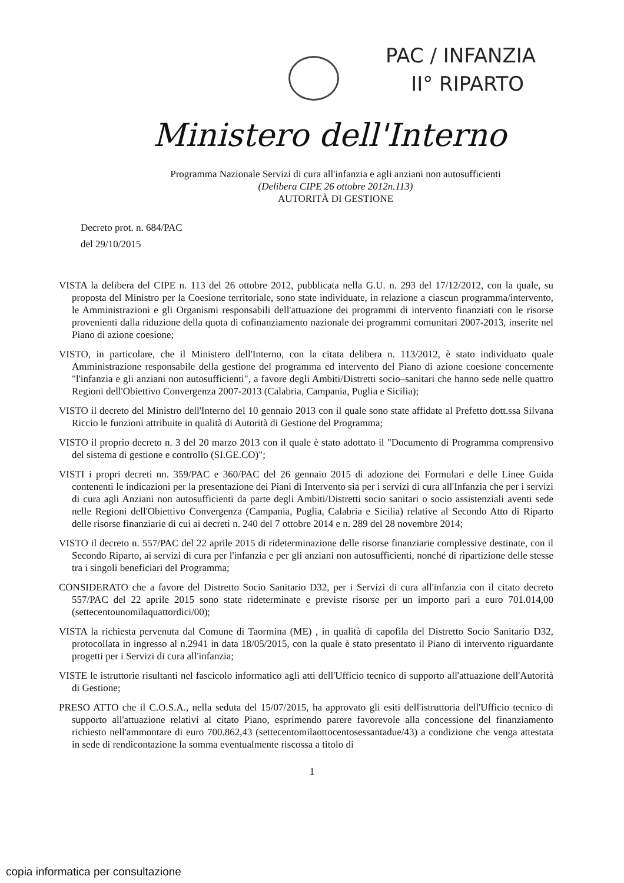PAC / INFANZIA
II° RIPARTO
Ministero dell'Interno
Programma Nazionale Servizi di cura all'infanzia e agli anziani non autosufficienti
(Delibera CIPE 26 ottobre 2012n.113)
AUTORITÀ DI GESTIONE
Decreto prot. n. 684/PAC
del 29/10/2015
VISTA la delibera del CIPE n. 113 del 26 ottobre 2012, pubblicata nella G.U. n. 293 del 17/12/2012, con la quale, su proposta del Ministro per la Coesione territoriale, sono state individuate, in relazione a ciascun programma/intervento, le Amministrazioni e gli Organismi responsabili dell'attuazione dei programmi di intervento finanziati con le risorse provenienti dalla riduzione della quota di cofinanziamento nazionale dei programmi comunitari 2007-2013, inserite nel Piano di azione coesione;
VISTO, in particolare, che il Ministero dell'Interno, con la citata delibera n. 113/2012, è stato individuato quale Amministrazione responsabile della gestione del programma ed intervento del Piano di azione coesione concernente "l'infanzia e gli anziani non autosufficienti", a favore degli Ambiti/Distretti socio–sanitari che hanno sede nelle quattro Regioni dell'Obiettivo Convergenza 2007-2013 (Calabria, Campania, Puglia e Sicilia);
VISTO il decreto del Ministro dell'Interno del 10 gennaio 2013 con il quale sono state affidate al Prefetto dott.ssa Silvana Riccio le funzioni attribuite in qualità di Autorità di Gestione del Programma;
VISTO il proprio decreto n. 3 del 20 marzo 2013 con il quale è stato adottato il "Documento di Programma comprensivo del sistema di gestione e controllo (SI.GE.CO)";
VISTI i propri decreti nn. 359/PAC e 360/PAC del 26 gennaio 2015 di adozione dei Formulari e delle Linee Guida contenenti le indicazioni per la presentazione dei Piani di Intervento sia per i servizi di cura all'Infanzia che per i servizi di cura agli Anziani non autosufficienti da parte degli Ambiti/Distretti socio sanitari o socio assistenziali aventi sede nelle Regioni dell'Obiettivo Convergenza (Campania, Puglia, Calabria e Sicilia) relative al Secondo Atto di Riparto delle risorse finanziarie di cui ai decreti n. 240 del 7 ottobre 2014 e n. 289 del 28 novembre 2014;
VISTO il decreto n. 557/PAC del 22 aprile 2015 di rideterminazione delle risorse finanziarie complessive destinate, con il Secondo Riparto, ai servizi di cura per l'infanzia e per gli anziani non autosufficienti, nonché di ripartizione delle stesse tra i singoli beneficiari del Programma;
CONSIDERATO che a favore del Distretto Socio Sanitario D32, per i Servizi di cura all'infanzia con il citato decreto 557/PAC del 22 aprile 2015 sono state rideterminate e previste risorse per un importo pari a euro 701.014,00 (settecentounomilaquattordici/00);
VISTA la richiesta pervenuta dal Comune di Taormina (ME) , in qualità di capofila del Distretto Socio Sanitario D32, protocollata in ingresso al n.2941 in data 18/05/2015, con la quale è stato presentato il Piano di intervento riguardante progetti per i Servizi di cura all'infanzia;
VISTE le istruttorie risultanti nel fascicolo informatico agli atti dell'Ufficio tecnico di supporto all'attuazione dell'Autorità di Gestione;
PRESO ATTO che il C.O.S.A., nella seduta del 15/07/2015, ha approvato gli esiti dell'istruttoria dell'Ufficio tecnico di supporto all'attuazione relativi al citato Piano, esprimendo parere favorevole alla concessione del finanziamento richiesto nell'ammontare di euro 700.862,43 (settecentomilaottocentosessantadue/43) a condizione che venga attestata in sede di rendicontazione la somma eventualmente riscossa a titolo di
1
copia informatica per consultazione